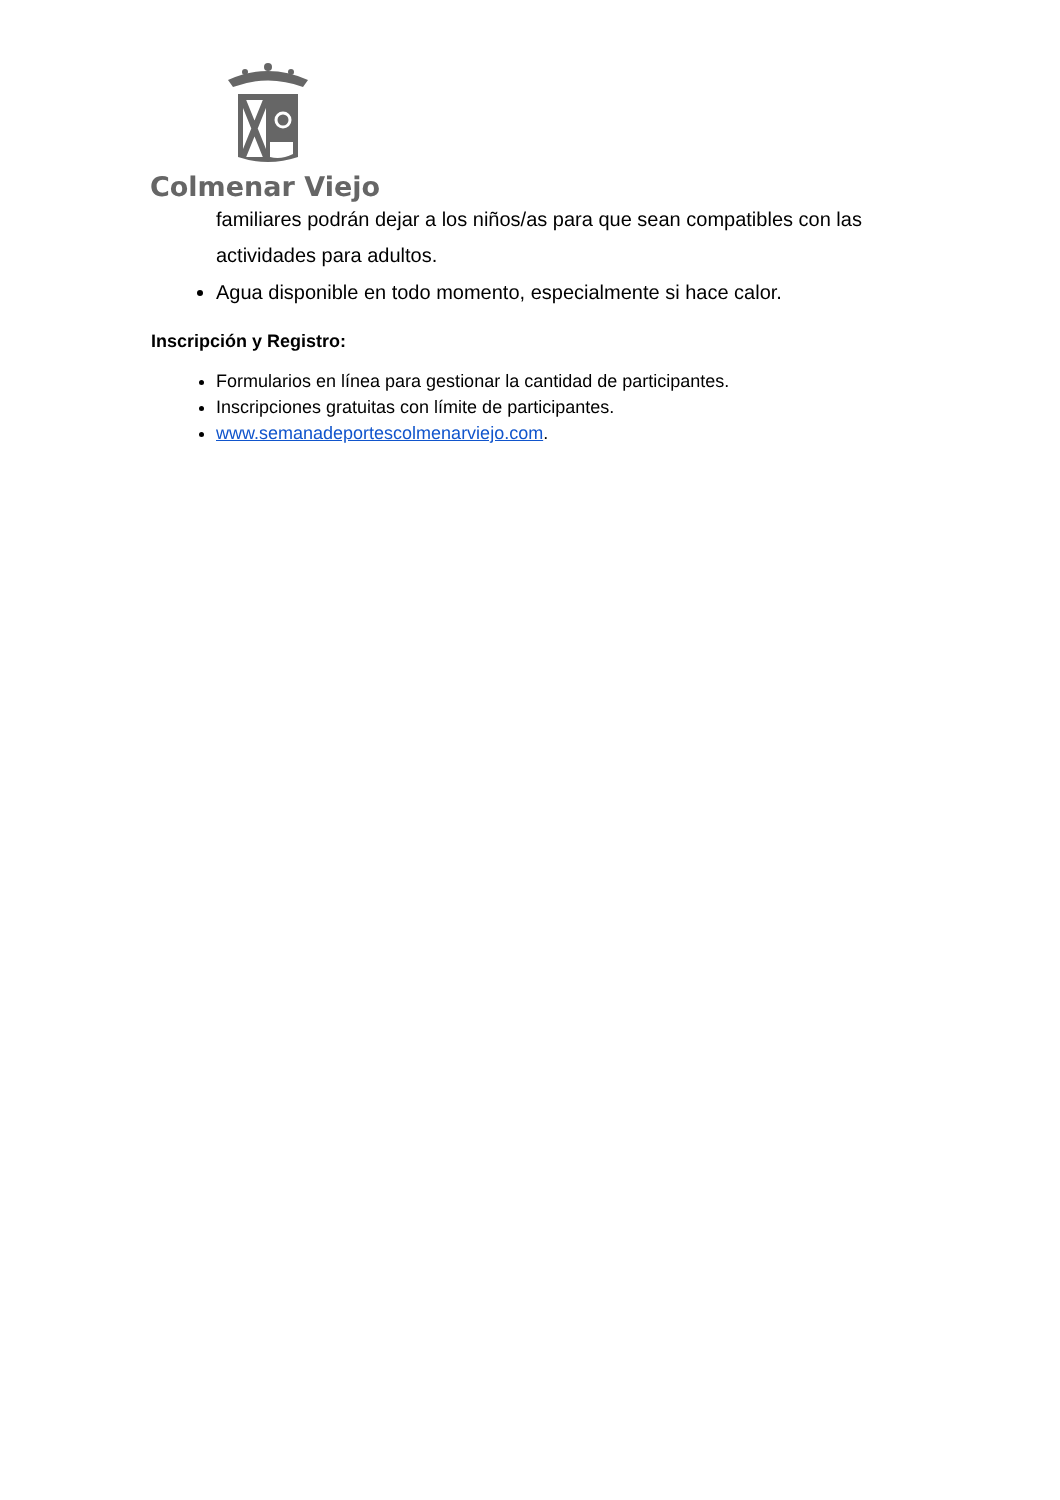Colmenar Viejo
familiares podrán dejar a los niños/as para que sean compatibles con las actividades para adultos.
Agua disponible en todo momento, especialmente si hace calor.
Inscripción y Registro:
Formularios en línea para gestionar la cantidad de participantes.
Inscripciones gratuitas con límite de participantes.
www.semanadeportescolmenarviejo.com.